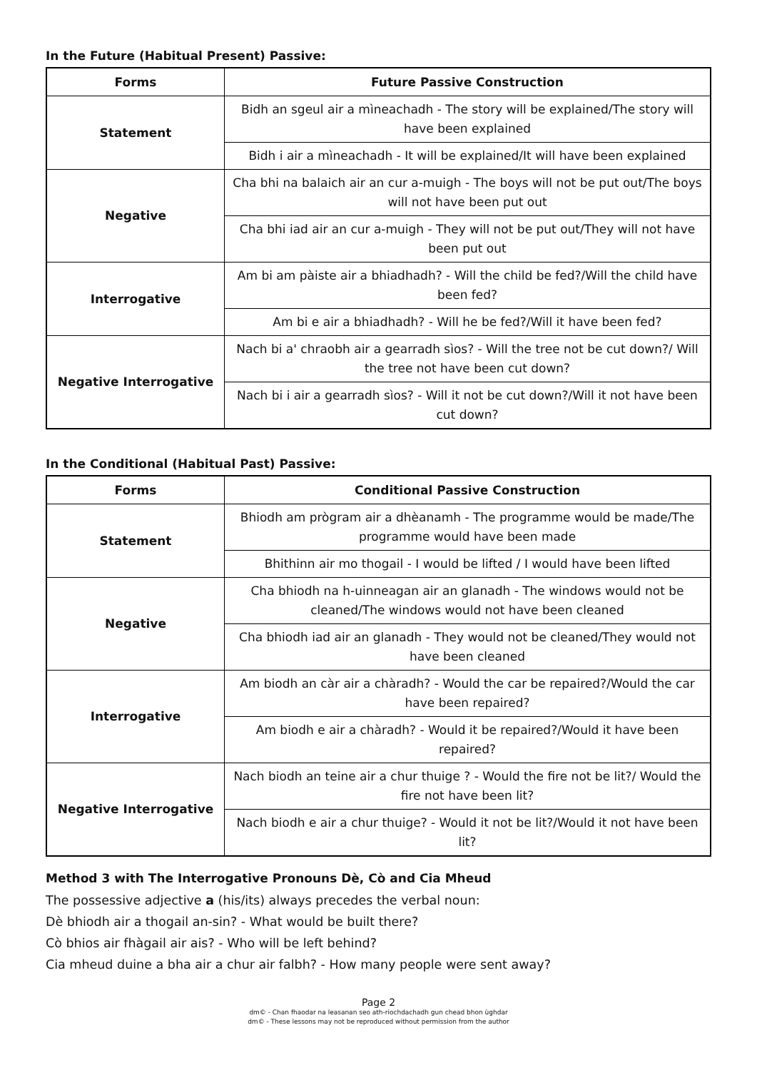In the Future (Habitual Present) Passive:
| Forms | Future Passive Construction |
| --- | --- |
| Statement | Bidh an sgeul air a mìneachadh - The story will be explained/The story will have been explained |
| | Bidh i air a mìneachadh - It will be explained/It will have been explained |
| Negative | Cha bhi na balaich air an cur a-muigh - The boys will not be put out/The boys will not have been put out |
| | Cha bhi iad air an cur a-muigh - They will not be put out/They will not have been put out |
| Interrogative | Am bi am pàiste air a bhiadhadh? - Will the child be fed?/Will the child have been fed? |
| | Am bi e air a bhiadhadh? - Will he be fed?/Will it have been fed? |
| Negative Interrogative | Nach bi a' chraobh air a gearradh sìos? - Will the tree not be cut down?/ Will the tree not have been cut down? |
| | Nach bi i air a gearradh sìos? - Will it not be cut down?/Will it not have been cut down? |
In the Conditional (Habitual Past) Passive:
| Forms | Conditional Passive Construction |
| --- | --- |
| Statement | Bhiodh am prògram air a dhèanamh - The programme would be made/The programme would have been made |
| | Bhithinn air mo thogail - I would be lifted / I would have been lifted |
| Negative | Cha bhiodh na h-uinneagan air an glanadh - The windows would not be cleaned/The windows would not have been cleaned |
| | Cha bhiodh iad air an glanadh - They would not be cleaned/They would not have been cleaned |
| Interrogative | Am biodh an càr air a chàradh? - Would the car be repaired?/Would the car have been repaired? |
| | Am biodh e air a chàradh? - Would it be repaired?/Would it have been repaired? |
| Negative Interrogative | Nach biodh an teine air a chur thuige ? - Would the fire not be lit?/ Would the fire not have been lit? |
| | Nach biodh e air a chur thuige? - Would it not be lit?/Would it not have been lit? |
Method 3 with The Interrogative Pronouns Dè, Cò and Cia Mheud
The possessive adjective a (his/its) always precedes the verbal noun:
Dè bhiodh air a thogail an-sin? - What would be built there?
Cò bhios air fhàgail air ais? - Who will be left behind?
Cia mheud duine a bha air a chur air falbh? - How many people were sent away?
Page 2
dm© - Chan fhaodar na leasanan seo ath-riochdachadh gun chead bhon ùghdar
dm© - These lessons may not be reproduced without permission from the author